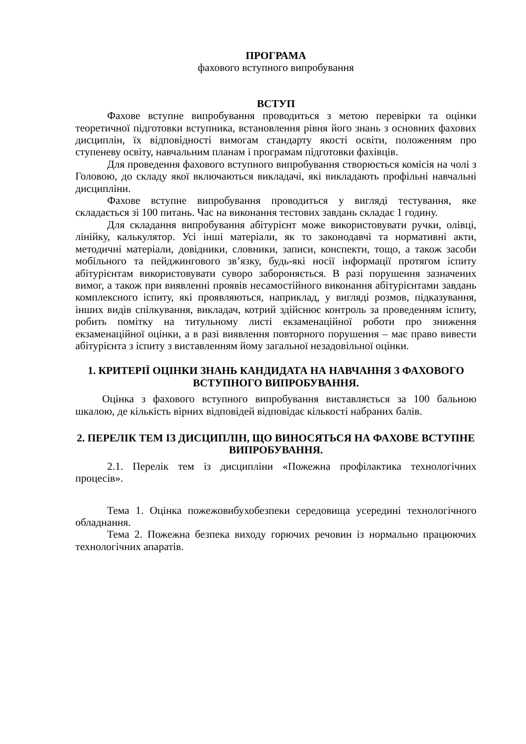ПРОГРАМА
фахового вступного випробування
ВСТУП
Фахове вступне випробування проводиться з метою перевірки та оцінки теоретичної підготовки вступника, встановлення рівня його знань з основних фахових дисциплін, їх відповідності вимогам стандарту якості освіти, положенням про ступеневу освіту, навчальним планам і програмам підготовки фахівців.
Для проведення фахового вступного випробування створюється комісія на чолі з Головою, до складу якої включаються викладачі, які викладають профільні навчальні дисципліни.
Фахове вступне випробування проводиться у вигляді тестування, яке складається зі 100 питань. Час на виконання тестових завдань складає 1 годину.
Для складання випробування абітурієнт може використовувати ручки, олівці, лінійку, калькулятор. Усі інші матеріали, як то законодавчі та нормативні акти, методичні матеріали, довідники, словники, записи, конспекти, тощо, а також засоби мобільного та пейджингового зв’язку, будь-які носії інформації протягом іспиту абітурієнтам використовувати суворо забороняється. В разі порушення зазначених вимог, а також при виявленні проявів несамостійного виконання абітурієнтами завдань комплексного іспиту, які проявляються, наприклад, у вигляді розмов, підказування, інших видів спілкування, викладач, котрий здійснює контроль за проведенням іспиту, робить помітку на титульному листі екзаменаційної роботи про зниження екзаменаційної оцінки, а в разі виявлення повторного порушення – має право вивести абітурієнта з іспиту з виставленням йому загальної незадовільної оцінки.
1. КРИТЕРІЇ ОЦІНКИ ЗНАНЬ КАНДИДАТА НА НАВЧАННЯ З ФАХОВОГО ВСТУПНОГО ВИПРОБУВАННЯ.
Оцінка з фахового вступного випробування виставляється за 100 бальною шкалою, де кількість вірних відповідей відповідає кількості набраних балів.
2. ПЕРЕЛІК ТЕМ ІЗ ДИСЦИПЛІН, ЩО ВИНОСЯТЬСЯ НА ФАХОВЕ ВСТУПНЕ ВИПРОБУВАННЯ.
2.1. Перелік тем із дисципліни «Пожежна профілактика технологічних процесів».
Тема 1. Оцінка пожежовибухобезпеки середовища усередині технологічного обладнання.
Тема 2. Пожежна безпека виходу горючих речовин із нормально працюючих технологічних апаратів.